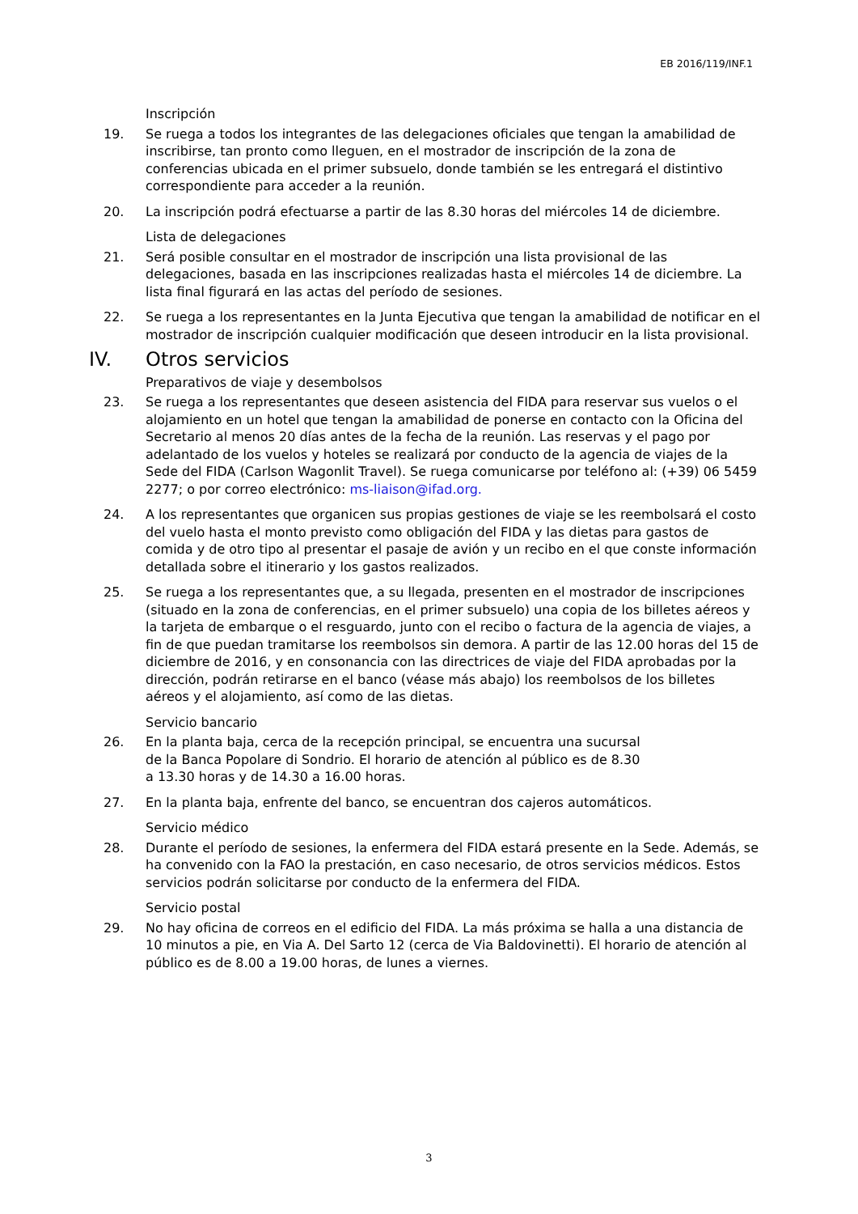EB 2016/119/INF.1
Inscripción
19. Se ruega a todos los integrantes de las delegaciones oficiales que tengan la amabilidad de inscribirse, tan pronto como lleguen, en el mostrador de inscripción de la zona de conferencias ubicada en el primer subsuelo, donde también se les entregará el distintivo correspondiente para acceder a la reunión.
20. La inscripción podrá efectuarse a partir de las 8.30 horas del miércoles 14 de diciembre.
Lista de delegaciones
21. Será posible consultar en el mostrador de inscripción una lista provisional de las delegaciones, basada en las inscripciones realizadas hasta el miércoles 14 de diciembre. La lista final figurará en las actas del período de sesiones.
22. Se ruega a los representantes en la Junta Ejecutiva que tengan la amabilidad de notificar en el mostrador de inscripción cualquier modificación que deseen introducir en la lista provisional.
IV. Otros servicios
Preparativos de viaje y desembolsos
23. Se ruega a los representantes que deseen asistencia del FIDA para reservar sus vuelos o el alojamiento en un hotel que tengan la amabilidad de ponerse en contacto con la Oficina del Secretario al menos 20 días antes de la fecha de la reunión. Las reservas y el pago por adelantado de los vuelos y hoteles se realizará por conducto de la agencia de viajes de la Sede del FIDA (Carlson Wagonlit Travel). Se ruega comunicarse por teléfono al: (+39) 06 5459 2277; o por correo electrónico: ms-liaison@ifad.org.
24. A los representantes que organicen sus propias gestiones de viaje se les reembolsará el costo del vuelo hasta el monto previsto como obligación del FIDA y las dietas para gastos de comida y de otro tipo al presentar el pasaje de avión y un recibo en el que conste información detallada sobre el itinerario y los gastos realizados.
25. Se ruega a los representantes que, a su llegada, presenten en el mostrador de inscripciones (situado en la zona de conferencias, en el primer subsuelo) una copia de los billetes aéreos y la tarjeta de embarque o el resguardo, junto con el recibo o factura de la agencia de viajes, a fin de que puedan tramitarse los reembolsos sin demora. A partir de las 12.00 horas del 15 de diciembre de 2016, y en consonancia con las directrices de viaje del FIDA aprobadas por la dirección, podrán retirarse en el banco (véase más abajo) los reembolsos de los billetes aéreos y el alojamiento, así como de las dietas.
Servicio bancario
26. En la planta baja, cerca de la recepción principal, se encuentra una sucursal
de la Banca Popolare di Sondrio. El horario de atención al público es de 8.30
a 13.30 horas y de 14.30 a 16.00 horas.
27. En la planta baja, enfrente del banco, se encuentran dos cajeros automáticos.
Servicio médico
28. Durante el período de sesiones, la enfermera del FIDA estará presente en la Sede. Además, se ha convenido con la FAO la prestación, en caso necesario, de otros servicios médicos. Estos servicios podrán solicitarse por conducto de la enfermera del FIDA.
Servicio postal
29. No hay oficina de correos en el edificio del FIDA. La más próxima se halla a una distancia de 10 minutos a pie, en Via A. Del Sarto 12 (cerca de Via Baldovinetti). El horario de atención al público es de 8.00 a 19.00 horas, de lunes a viernes.
3